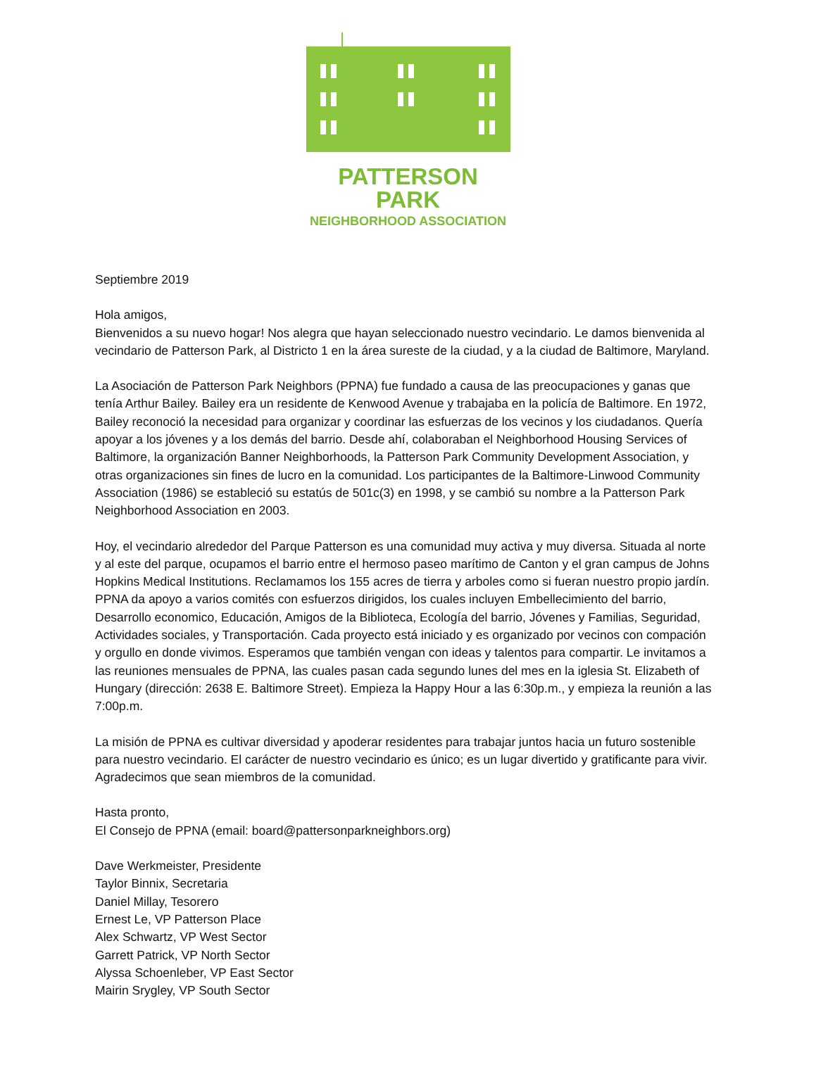PATTERSON PARK
NEIGHBORHOOD ASSOCIATION
Septiembre 2019
Hola amigos,
Bienvenidos a su nuevo hogar! Nos alegra que hayan seleccionado nuestro vecindario. Le damos bienvenida al vecindario de Patterson Park, al Districto 1 en la área sureste de la ciudad, y a la ciudad de Baltimore, Maryland.
La Asociación de Patterson Park Neighbors (PPNA) fue fundado a causa de las preocupaciones y ganas que tenía Arthur Bailey. Bailey era un residente de Kenwood Avenue y trabajaba en la policía de Baltimore. En 1972, Bailey reconoció la necesidad para organizar y coordinar las esfuerzas de los vecinos y los ciudadanos. Quería apoyar a los jóvenes y a los demás del barrio. Desde ahí, colaboraban el Neighborhood Housing Services of Baltimore, la organización Banner Neighborhoods, la Patterson Park Community Development Association, y otras organizaciones sin fines de lucro en la comunidad. Los participantes de la Baltimore-Linwood Community Association (1986) se estableció su estatús de 501c(3) en 1998, y se cambió su nombre a la Patterson Park Neighborhood Association en 2003.
Hoy, el vecindario alrededor del Parque Patterson es una comunidad muy activa y muy diversa. Situada al norte y al este del parque, ocupamos el barrio entre el hermoso paseo marítimo de Canton y el gran campus de Johns Hopkins Medical Institutions. Reclamamos los 155 acres de tierra y arboles como si fueran nuestro propio jardín. PPNA da apoyo a varios comités con esfuerzos dirigidos, los cuales incluyen Embellecimiento del barrio, Desarrollo economico, Educación, Amigos de la Biblioteca, Ecología del barrio, Jóvenes y Familias, Seguridad, Actividades sociales, y Transportación. Cada proyecto está iniciado y es organizado por vecinos con compación y orgullo en donde vivimos. Esperamos que también vengan con ideas y talentos para compartir. Le invitamos a las reuniones mensuales de PPNA, las cuales pasan cada segundo lunes del mes en la iglesia St. Elizabeth of Hungary (dirección: 2638 E. Baltimore Street). Empieza la Happy Hour a las 6:30p.m., y empieza la reunión a las 7:00p.m.
La misión de PPNA es cultivar diversidad y apoderar residentes para trabajar juntos hacia un futuro sostenible para nuestro vecindario. El carácter de nuestro vecindario es único; es un lugar divertido y gratificante para vivir. Agradecimos que sean miembros de la comunidad.
Hasta pronto,
El Consejo de PPNA (email: board@pattersonparkneighbors.org)
Dave Werkmeister, Presidente
Taylor Binnix, Secretaria
Daniel Millay, Tesorero
Ernest Le, VP Patterson Place
Alex Schwartz, VP West Sector
Garrett Patrick, VP North Sector
Alyssa Schoenleber, VP East Sector
Mairin Srygley, VP South Sector